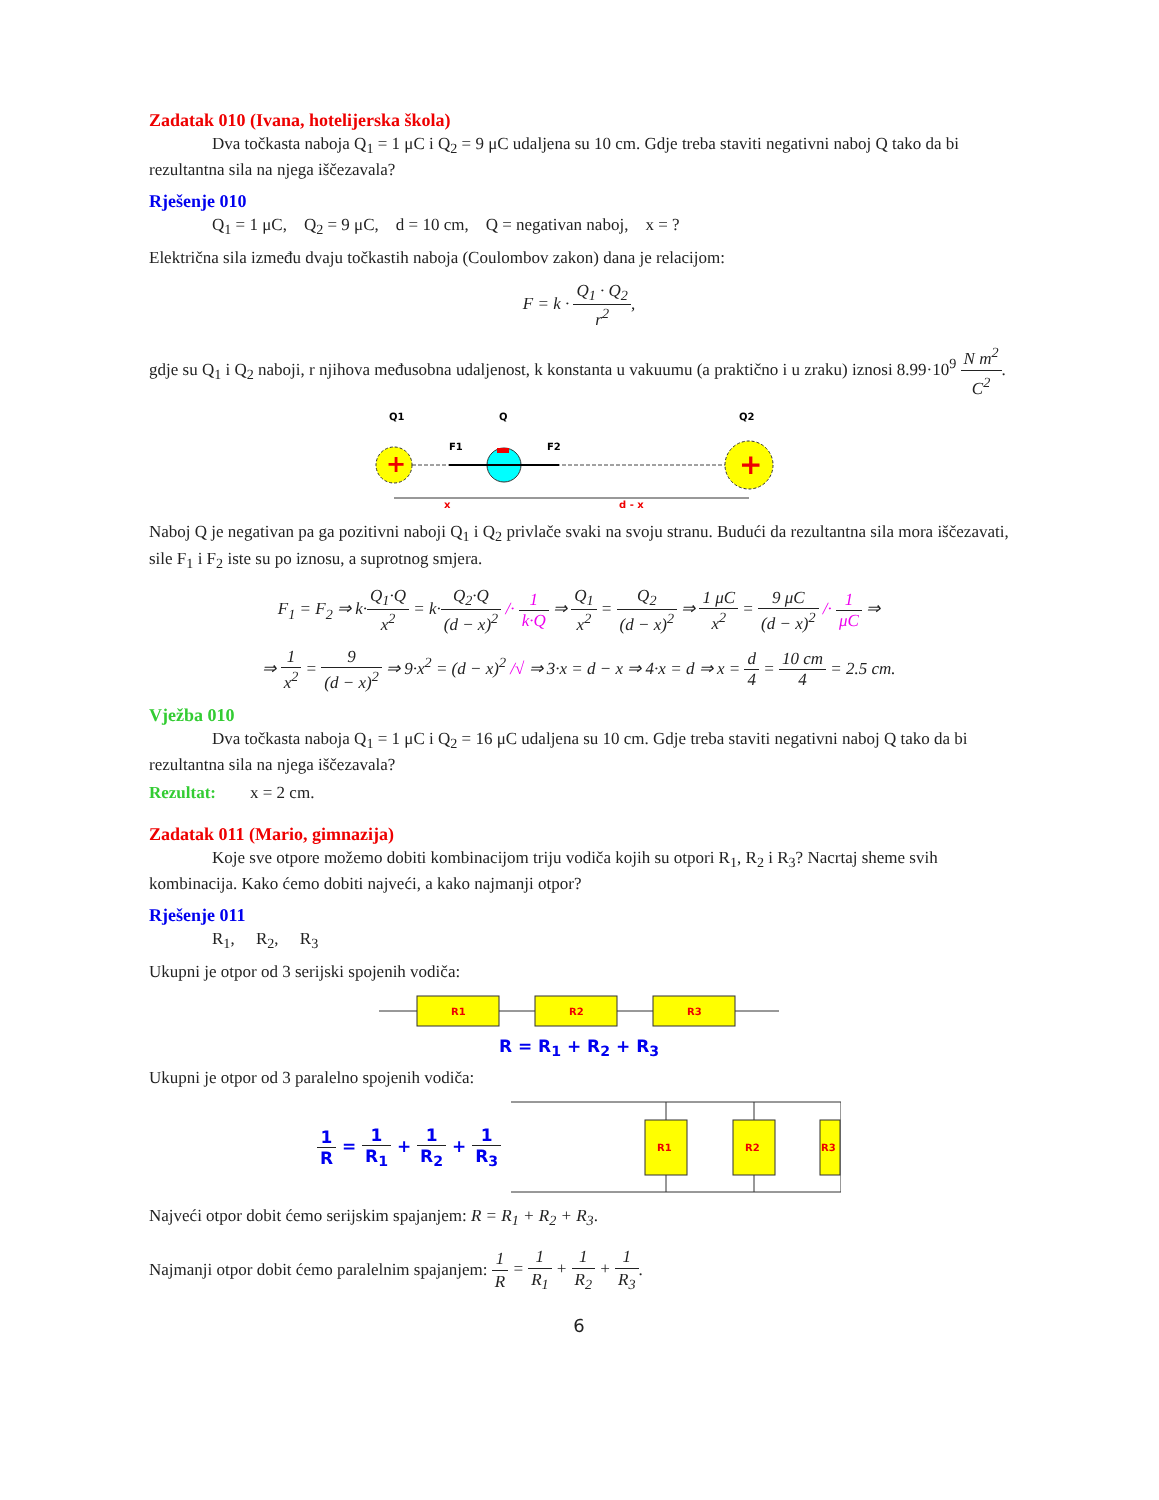Zadatak 010 (Ivana, hotelijerska škola)
Dva točkasta naboja Q<sub>1</sub> = 1 μC i Q<sub>2</sub> = 9 μC udaljena su 10 cm. Gdje treba staviti negativni naboj Q tako da bi rezultantna sila na njega iščezavala?
Rješenje 010
Q<sub>1</sub> = 1 μC, Q<sub>2</sub> = 9 μC, d = 10 cm, Q = negativan naboj, x = ?
Električna sila između dvaju točkastih naboja (Coulombov zakon) dana je relacijom:
F = k · Q<sub>1</sub> · Q<sub>2</sub> r<sup>2</sup>,
gdje su Q<sub>1</sub> i Q<sub>2</sub> naboji, r njihova međusobna udaljenost, k konstanta u vakuumu (a praktično i u zraku) iznosi 8.99·10<sup>9</sup> N m<sup>2</sup> C<sup>2</sup>.
Q1
Q
Q2
+
+
F1
F2
x
d - x
Naboj Q je negativan pa ga pozitivni naboji Q<sub>1</sub> i Q<sub>2</sub> privlače svaki na svoju stranu. Budući da rezultantna sila mora iščezavati, sile F<sub>1</sub> i F<sub>2</sub> iste su po iznosu, a suprotnog smjera.
F<sub>1</sub> = F<sub>2</sub> ⇒ k·Q<sub>1</sub>·Q x<sup>2</sup> = k·Q<sub>2</sub>·Q (d − x)<sup>2</sup> /· 1 k·Q ⇒ Q<sub>1</sub> x<sup>2</sup> = Q<sub>2</sub> (d − x)<sup>2</sup> ⇒ 1 μC x<sup>2</sup> = 9 μC (d − x)<sup>2</sup> /· 1 μC ⇒
⇒ 1 x<sup>2</sup> = 9 (d − x)<sup>2</sup> ⇒ 9·x<sup>2</sup> = (d − x)<sup>2</sup> /√ ⇒ 3·x = d − x ⇒ 4·x = d ⇒ x = d 4 = 10 cm 4 = 2.5 cm.
Vježba 010
Dva točkasta naboja Q<sub>1</sub> = 1 μC i Q<sub>2</sub> = 16 μC udaljena su 10 cm. Gdje treba staviti negativni naboj Q tako da bi rezultantna sila na njega iščezavala?
Rezultat: x = 2 cm.
Zadatak 011 (Mario, gimnazija)
Koje sve otpore možemo dobiti kombinacijom triju vodiča kojih su otpori R<sub>1</sub>, R<sub>2</sub> i R<sub>3</sub>? Nacrtaj sheme svih kombinacija. Kako ćemo dobiti najveći, a kako najmanji otpor?
Rješenje 011
R<sub>1</sub>, R<sub>2</sub>, R<sub>3</sub>
Ukupni je otpor od 3 serijski spojenih vodiča:
R1
R2
R3
R = R<sub>1</sub> + R<sub>2</sub> + R<sub>3</sub>
Ukupni je otpor od 3 paralelno spojenih vodiča:
1 R = 1 R<sub>1</sub> + 1 R<sub>2</sub> + 1 R<sub>3</sub>
R1
R2
R3
Najveći otpor dobit ćemo serijskim spajanjem: R = R<sub>1</sub> + R<sub>2</sub> + R<sub>3</sub>.
Najmanji otpor dobit ćemo paralelnim spajanjem: 1 R = 1 R<sub>1</sub> + 1 R<sub>2</sub> + 1 R<sub>3</sub>.
6